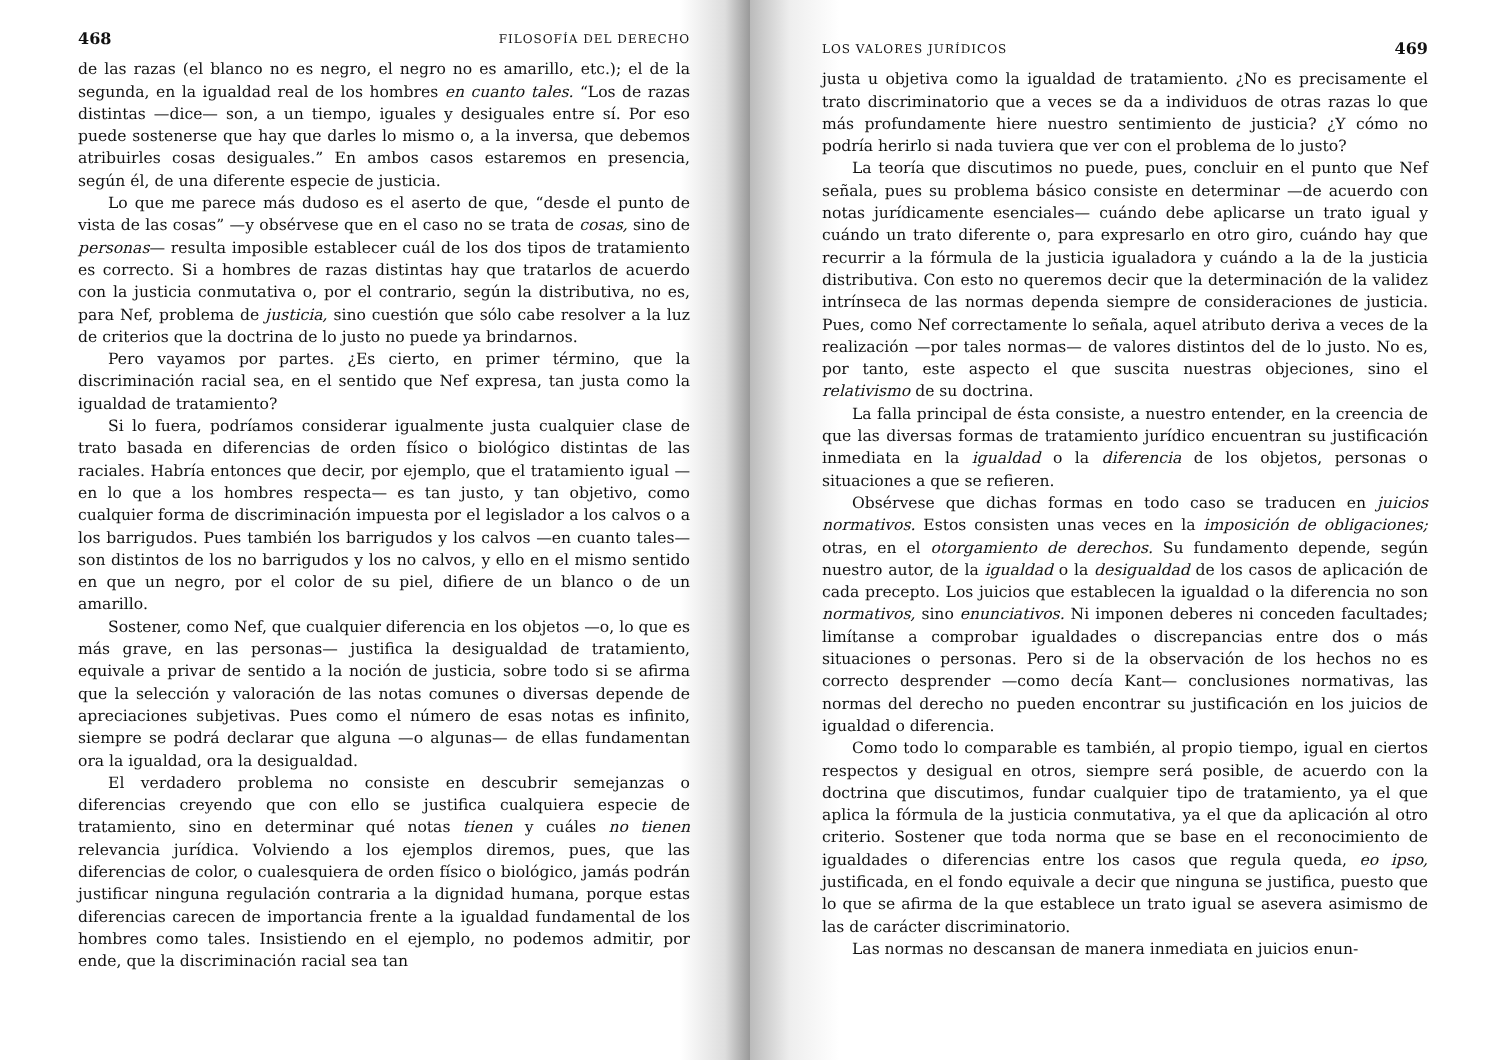468 FILOSOFÍA DEL DERECHO
de las razas (el blanco no es negro, el negro no es amarillo, etc.); el de la segunda, en la igualdad real de los hombres en cuanto tales. “Los de razas distintas —dice— son, a un tiempo, iguales y desiguales entre sí. Por eso puede sostenerse que hay que darles lo mismo o, a la inversa, que debemos atribuirles cosas desiguales.” En ambos casos estaremos en presencia, según él, de una diferente especie de justicia.
Lo que me parece más dudoso es el aserto de que, “desde el punto de vista de las cosas” —y obsérvese que en el caso no se trata de cosas, sino de personas— resulta imposible establecer cuál de los dos tipos de tratamiento es correcto. Si a hombres de razas distintas hay que tratarlos de acuerdo con la justicia conmutativa o, por el contrario, según la distributiva, no es, para Nef, problema de justicia, sino cuestión que sólo cabe resolver a la luz de criterios que la doctrina de lo justo no puede ya brindarnos.
Pero vayamos por partes. ¿Es cierto, en primer término, que la discriminación racial sea, en el sentido que Nef expresa, tan justa como la igualdad de tratamiento?
Si lo fuera, podríamos considerar igualmente justa cualquier clase de trato basada en diferencias de orden físico o biológico distintas de las raciales. Habría entonces que decir, por ejemplo, que el tratamiento igual —en lo que a los hombres respecta— es tan justo, y tan objetivo, como cualquier forma de discriminación impuesta por el legislador a los calvos o a los barrigudos. Pues también los barrigudos y los calvos —en cuanto tales— son distintos de los no barrigudos y los no calvos, y ello en el mismo sentido en que un negro, por el color de su piel, difiere de un blanco o de un amarillo.
Sostener, como Nef, que cualquier diferencia en los objetos —o, lo que es más grave, en las personas— justifica la desigualdad de tratamiento, equivale a privar de sentido a la noción de justicia, sobre todo si se afirma que la selección y valoración de las notas comunes o diversas depende de apreciaciones subjetivas. Pues como el número de esas notas es infinito, siempre se podrá declarar que alguna —o algunas— de ellas fundamentan ora la igualdad, ora la desigualdad.
El verdadero problema no consiste en descubrir semejanzas o diferencias creyendo que con ello se justifica cualquiera especie de tratamiento, sino en determinar qué notas tienen y cuáles no tienen relevancia jurídica. Volviendo a los ejemplos diremos, pues, que las diferencias de color, o cualesquiera de orden físico o biológico, jamás podrán justificar ninguna regulación contraria a la dignidad humana, porque estas diferencias carecen de importancia frente a la igualdad fundamental de los hombres como tales. Insistiendo en el ejemplo, no podemos admitir, por ende, que la discriminación racial sea tan
LOS VALORES JURÍDICOS 469
justa u objetiva como la igualdad de tratamiento. ¿No es precisamente el trato discriminatorio que a veces se da a individuos de otras razas lo que más profundamente hiere nuestro sentimiento de justicia? ¿Y cómo no podría herirlo si nada tuviera que ver con el problema de lo justo?
La teoría que discutimos no puede, pues, concluir en el punto que Nef señala, pues su problema básico consiste en determinar —de acuerdo con notas jurídicamente esenciales— cuándo debe aplicarse un trato igual y cuándo un trato diferente o, para expresarlo en otro giro, cuándo hay que recurrir a la fórmula de la justicia igualadora y cuándo a la de la justicia distributiva. Con esto no queremos decir que la determinación de la validez intrínseca de las normas dependa siempre de consideraciones de justicia. Pues, como Nef correctamente lo señala, aquel atributo deriva a veces de la realización —por tales normas— de valores distintos del de lo justo. No es, por tanto, este aspecto el que suscita nuestras objeciones, sino el relativismo de su doctrina.
La falla principal de ésta consiste, a nuestro entender, en la creencia de que las diversas formas de tratamiento jurídico encuentran su justificación inmediata en la igualdad o la diferencia de los objetos, personas o situaciones a que se refieren.
Obsérvese que dichas formas en todo caso se traducen en juicios normativos. Estos consisten unas veces en la imposición de obligaciones; otras, en el otorgamiento de derechos. Su fundamento depende, según nuestro autor, de la igualdad o la desigualdad de los casos de aplicación de cada precepto. Los juicios que establecen la igualdad o la diferencia no son normativos, sino enunciativos. Ni imponen deberes ni conceden facultades; limítanse a comprobar igualdades o discrepancias entre dos o más situaciones o personas. Pero si de la observación de los hechos no es correcto desprender —como decía Kant— conclusiones normativas, las normas del derecho no pueden encontrar su justificación en los juicios de igualdad o diferencia.
Como todo lo comparable es también, al propio tiempo, igual en ciertos respectos y desigual en otros, siempre será posible, de acuerdo con la doctrina que discutimos, fundar cualquier tipo de tratamiento, ya el que aplica la fórmula de la justicia conmutativa, ya el que da aplicación al otro criterio. Sostener que toda norma que se base en el reconocimiento de igualdades o diferencias entre los casos que regula queda, eo ipso, justificada, en el fondo equivale a decir que ninguna se justifica, puesto que lo que se afirma de la que establece un trato igual se asevera asimismo de las de carácter discriminatorio.
Las normas no descansan de manera inmediata en juicios enun-